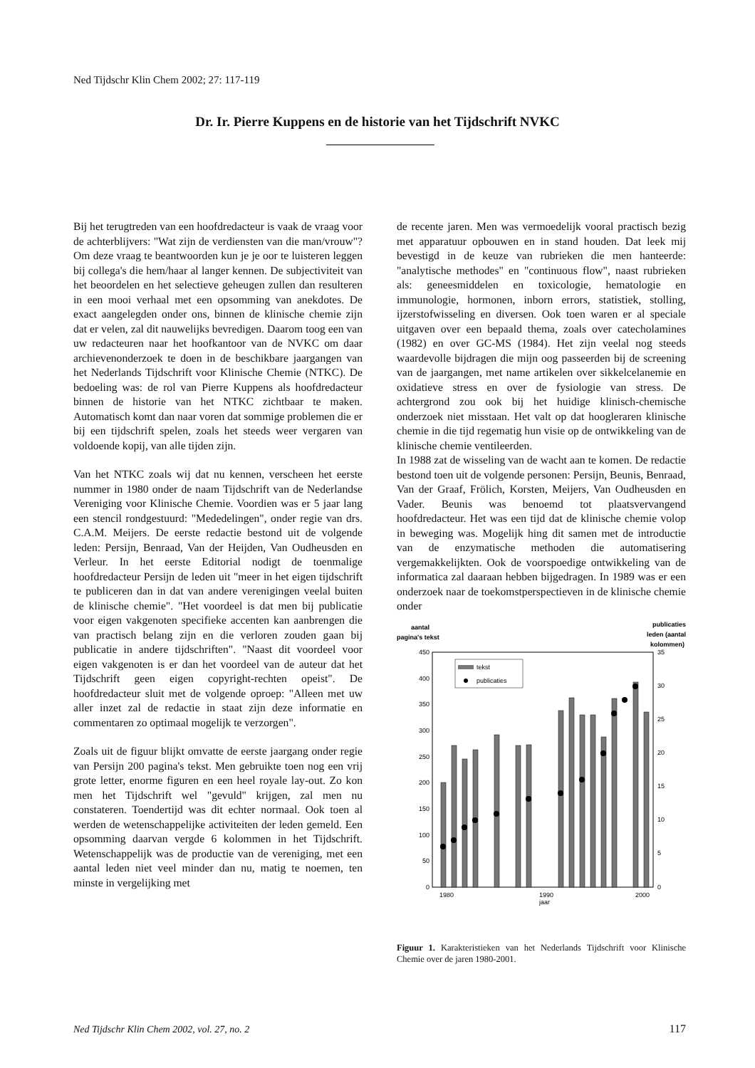Ned Tijdschr Klin Chem 2002; 27: 117-119
Dr. Ir. Pierre Kuppens en de historie van het Tijdschrift NVKC
Bij het terugtreden van een hoofdredacteur is vaak de vraag voor de achterblijvers: "Wat zijn de verdiensten van die man/vrouw"? Om deze vraag te beantwoorden kun je je oor te luisteren leggen bij collega's die hem/haar al langer kennen. De subjectiviteit van het beoordelen en het selectieve geheugen zullen dan resulteren in een mooi verhaal met een opsomming van anekdotes. De exact aangelegden onder ons, binnen de klinische chemie zijn dat er velen, zal dit nauwelijks bevredigen. Daarom toog een van uw redacteuren naar het hoofkantoor van de NVKC om daar archievenonderzoek te doen in de beschikbare jaargangen van het Nederlands Tijdschrift voor Klinische Chemie (NTKC). De bedoeling was: de rol van Pierre Kuppens als hoofdredacteur binnen de historie van het NTKC zichtbaar te maken. Automatisch komt dan naar voren dat sommige problemen die er bij een tijdschrift spelen, zoals het steeds weer vergaren van voldoende kopij, van alle tijden zijn.
Van het NTKC zoals wij dat nu kennen, verscheen het eerste nummer in 1980 onder de naam Tijdschrift van de Nederlandse Vereniging voor Klinische Chemie. Voordien was er 5 jaar lang een stencil rondgestuurd: "Mededelingen", onder regie van drs. C.A.M. Meijers. De eerste redactie bestond uit de volgende leden: Persijn, Benraad, Van der Heijden, Van Oudheusden en Verleur. In het eerste Editorial nodigt de toenmalige hoofdredacteur Persijn de leden uit "meer in het eigen tijdschrift te publiceren dan in dat van andere verenigingen veelal buiten de klinische chemie". "Het voordeel is dat men bij publicatie voor eigen vakgenoten specifieke accenten kan aanbrengen die van practisch belang zijn en die verloren zouden gaan bij publicatie in andere tijdschriften". "Naast dit voordeel voor eigen vakgenoten is er dan het voordeel van de auteur dat het Tijdschrift geen eigen copyright-rechten opeist". De hoofdredacteur sluit met de volgende oproep: "Alleen met uw aller inzet zal de redactie in staat zijn deze informatie en commentaren zo optimaal mogelijk te verzorgen".
Zoals uit de figuur blijkt omvatte de eerste jaargang onder regie van Persijn 200 pagina's tekst. Men gebruikte toen nog een vrij grote letter, enorme figuren en een heel royale lay-out. Zo kon men het Tijdschrift wel "gevuld" krijgen, zal men nu constateren. Toendertijd was dit echter normaal. Ook toen al werden de wetenschappelijke activiteiten der leden gemeld. Een opsomming daarvan vergde 6 kolommen in het Tijdschrift. Wetenschappelijk was de productie van de vereniging, met een aantal leden niet veel minder dan nu, matig te noemen, ten minste in vergelijking met
de recente jaren. Men was vermoedelijk vooral practisch bezig met apparatuur opbouwen en in stand houden. Dat leek mij bevestigd in de keuze van rubrieken die men hanteerde: "analytische methodes" en "continuous flow", naast rubrieken als: geneesmiddelen en toxicologie, hematologie en immunologie, hormonen, inborn errors, statistiek, stolling, ijzerstofwisseling en diversen. Ook toen waren er al speciale uitgaven over een bepaald thema, zoals over catecholamines (1982) en over GC-MS (1984). Het zijn veelal nog steeds waardevolle bijdragen die mijn oog passeerden bij de screening van de jaargangen, met name artikelen over sikkelcelanemie en oxidatieve stress en over de fysiologie van stress. De achtergrond zou ook bij het huidige klinisch-chemische onderzoek niet misstaan. Het valt op dat hoogleraren klinische chemie in die tijd regematig hun visie op de ontwikkeling van de klinische chemie ventileerden.
In 1988 zat de wisseling van de wacht aan te komen. De redactie bestond toen uit de volgende personen: Persijn, Beunis, Benraad, Van der Graaf, Frölich, Korsten, Meijers, Van Oudheusden en Vader. Beunis was benoemd tot plaatsvervangend hoofdredacteur. Het was een tijd dat de klinische chemie volop in beweging was. Mogelijk hing dit samen met de introductie van de enzymatische methoden die automatisering vergemakkelijkten. Ook de voorspoedige ontwikkeling van de informatica zal daaraan hebben bijgedragen. In 1989 was er een onderzoek naar de toekomstperspectieven in de klinische chemie onder
aantal
pagina's tekst
publicaties
leden (aantal
kolommen)
450
400
350
300
250
200
150
100
50
0
35
30
25
20
15
10
5
0
tekst
publicaties
1980
1990
2000
jaar
Figuur 1. Karakteristieken van het Nederlands Tijdschrift voor Klinische Chemie over de jaren 1980-2001.
Ned Tijdschr Klin Chem 2002, vol. 27, no. 2
117